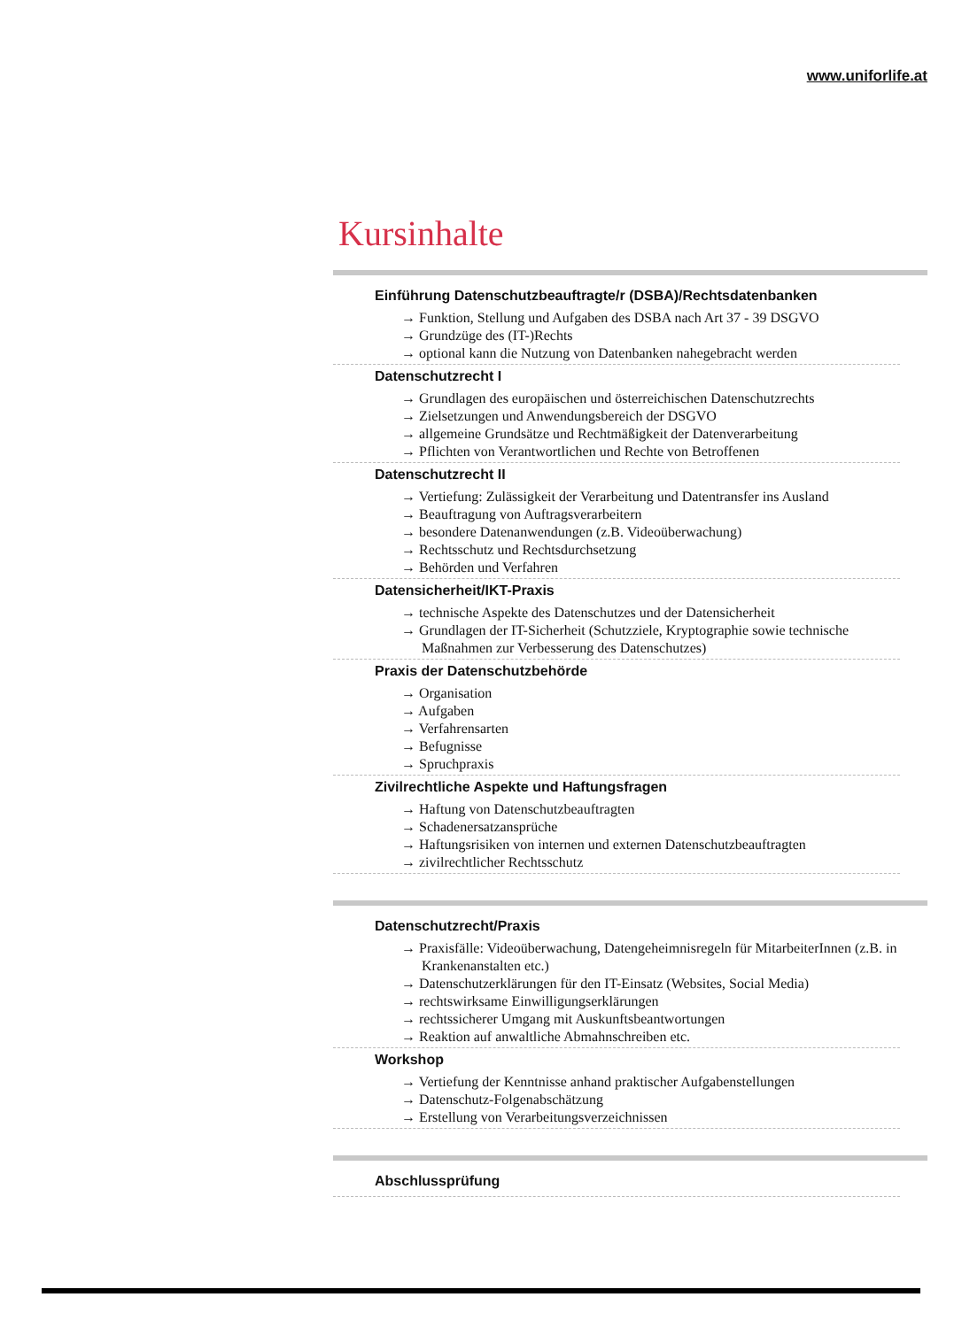www.uniforlife.at
Kursinhalte
Einführung Datenschutzbeauftragte/r (DSBA)/Rechtsdatenbanken
→ Funktion, Stellung und Aufgaben des DSBA nach Art 37 - 39 DSGVO
→ Grundzüge des (IT-)Rechts
→ optional kann die Nutzung von Datenbanken nahegebracht werden
Datenschutzrecht I
→ Grundlagen des europäischen und österreichischen Datenschutzrechts
→ Zielsetzungen und Anwendungsbereich der DSGVO
→ allgemeine Grundsätze und Rechtmäßigkeit der Datenverarbeitung
→ Pflichten von Verantwortlichen und Rechte von Betroffenen
Datenschutzrecht II
→ Vertiefung: Zulässigkeit der Verarbeitung und Datentransfer ins Ausland
→ Beauftragung von Auftragsverarbeitern
→ besondere Datenanwendungen (z.B. Videoüberwachung)
→ Rechtsschutz und Rechtsdurchsetzung
→ Behörden und Verfahren
Datensicherheit/IKT-Praxis
→ technische Aspekte des Datenschutzes und der Datensicherheit
→ Grundlagen der IT-Sicherheit (Schutzziele, Kryptographie sowie technische Maßnahmen zur Verbesserung des Datenschutzes)
Praxis der Datenschutzbehörde
→ Organisation
→ Aufgaben
→ Verfahrensarten
→ Befugnisse
→ Spruchpraxis
Zivilrechtliche Aspekte und Haftungsfragen
→ Haftung von Datenschutzbeauftragten
→ Schadenersatzansprüche
→ Haftungsrisiken von internen und externen Datenschutzbeauftragten
→ zivilrechtlicher Rechtsschutz
Datenschutzrecht/Praxis
→ Praxisfälle: Videoüberwachung, Datengeheimnisregeln für MitarbeiterInnen (z.B. in Krankenanstalten etc.)
→ Datenschutzerklärungen für den IT-Einsatz (Websites, Social Media)
→ rechtswirksame Einwilligungserklärungen
→ rechtssicherer Umgang mit Auskunftsbeantwortungen
→ Reaktion auf anwaltliche Abmahnschreiben etc.
Workshop
→ Vertiefung der Kenntnisse anhand praktischer Aufgabenstellungen
→ Datenschutz-Folgenabschätzung
→ Erstellung von Verarbeitungsverzeichnissen
Abschlussprüfung